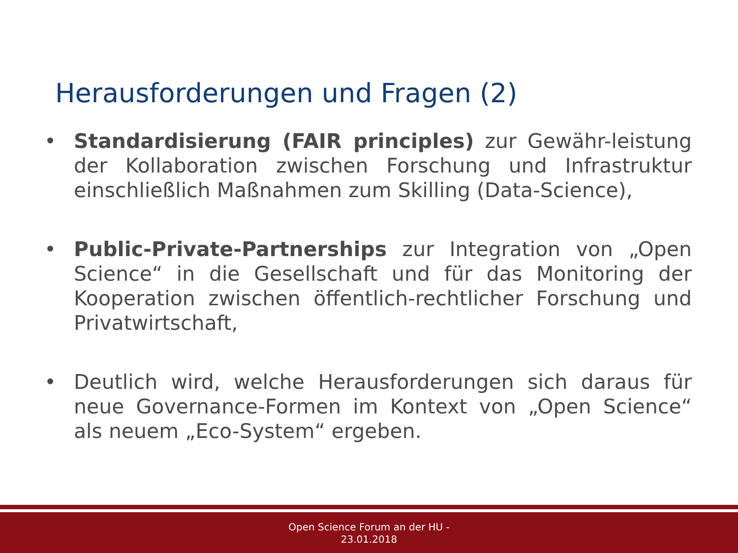Herausforderungen und Fragen (2)
• Standardisierung (FAIR principles) zur Gewähr-leistung der Kollaboration zwischen Forschung und Infrastruktur einschließlich Maßnahmen zum Skilling (Data-Science),
• Public-Private-Partnerships zur Integration von „Open Science“ in die Gesellschaft und für das Monitoring der Kooperation zwischen öffentlich-rechtlicher Forschung und Privatwirtschaft,
• Deutlich wird, welche Herausforderungen sich daraus für neue Governance-Formen im Kontext von „Open Science“ als neuem „Eco-System“ ergeben.
Open Science Forum an der HU -
23.01.2018